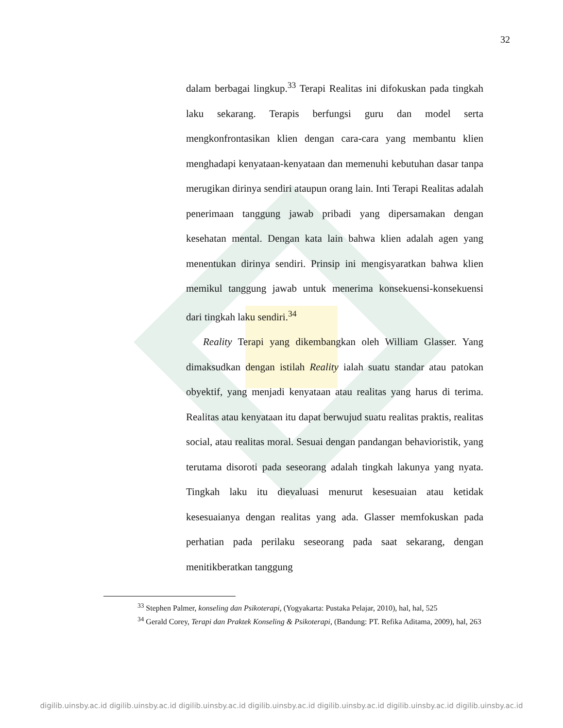32
dalam berbagai lingkup.<sup>33</sup> Terapi Realitas ini difokuskan pada tingkah laku sekarang. Terapis berfungsi guru dan model serta mengkonfrontasikan klien dengan cara-cara yang membantu klien menghadapi kenyataan-kenyataan dan memenuhi kebutuhan dasar tanpa merugikan dirinya sendiri ataupun orang lain. Inti Terapi Realitas adalah penerimaan tanggung jawab pribadi yang dipersamakan dengan kesehatan mental. Dengan kata lain bahwa klien adalah agen yang menentukan dirinya sendiri. Prinsip ini mengisyaratkan bahwa klien memikul tanggung jawab untuk menerima konsekuensi-konsekuensi dari tingkah laku sendiri.<sup>34</sup>
Reality Terapi yang dikembangkan oleh William Glasser. Yang dimaksudkan dengan istilah Reality ialah suatu standar atau patokan obyektif, yang menjadi kenyataan atau realitas yang harus di terima. Realitas atau kenyataan itu dapat berwujud suatu realitas praktis, realitas social, atau realitas moral. Sesuai dengan pandangan behavioristik, yang terutama disoroti pada seseorang adalah tingkah lakunya yang nyata. Tingkah laku itu dievaluasi menurut kesesuaian atau ketidak kesesuaianya dengan realitas yang ada. Glasser memfokuskan pada perhatian pada perilaku seseorang pada saat sekarang, dengan menitikberatkan tanggung
<sup>33</sup> Stephen Palmer, konseling dan Psikoterapi, (Yogyakarta: Pustaka Pelajar, 2010), hal, hal, 525
<sup>34</sup> Gerald Corey, Terapi dan Praktek Konseling & Psikoterapi, (Bandung: PT. Refika Aditama, 2009), hal, 263
digilib.uinsby.ac.id digilib.uinsby.ac.id digilib.uinsby.ac.id digilib.uinsby.ac.id digilib.uinsby.ac.id digilib.uinsby.ac.id digilib.uinsby.ac.id